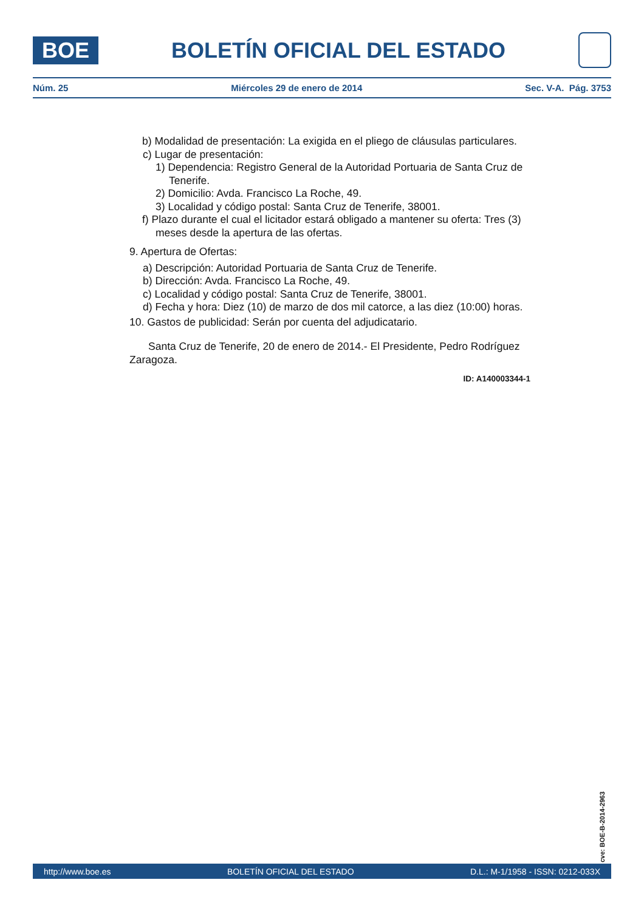BOE
BOLETÍN OFICIAL DEL ESTADO
Núm. 25 Miércoles 29 de enero de 2014 Sec. V-A. Pág. 3753
b) Modalidad de presentación: La exigida en el pliego de cláusulas particulares.
c) Lugar de presentación:
1) Dependencia: Registro General de la Autoridad Portuaria de Santa Cruz de Tenerife.
2) Domicilio: Avda. Francisco La Roche, 49.
3) Localidad y código postal: Santa Cruz de Tenerife, 38001.
f) Plazo durante el cual el licitador estará obligado a mantener su oferta: Tres (3) meses desde la apertura de las ofertas.
9. Apertura de Ofertas:
a) Descripción: Autoridad Portuaria de Santa Cruz de Tenerife.
b) Dirección: Avda. Francisco La Roche, 49.
c) Localidad y código postal: Santa Cruz de Tenerife, 38001.
d) Fecha y hora: Diez (10) de marzo de dos mil catorce, a las diez (10:00) horas.
10. Gastos de publicidad: Serán por cuenta del adjudicatario.
Santa Cruz de Tenerife, 20 de enero de 2014.- El Presidente, Pedro Rodríguez Zaragoza.
ID: A140003344-1
cve: BOE-B-2014-2963
http://www.boe.es BOLETÍN OFICIAL DEL ESTADO D.L.: M-1/1958 - ISSN: 0212-033X